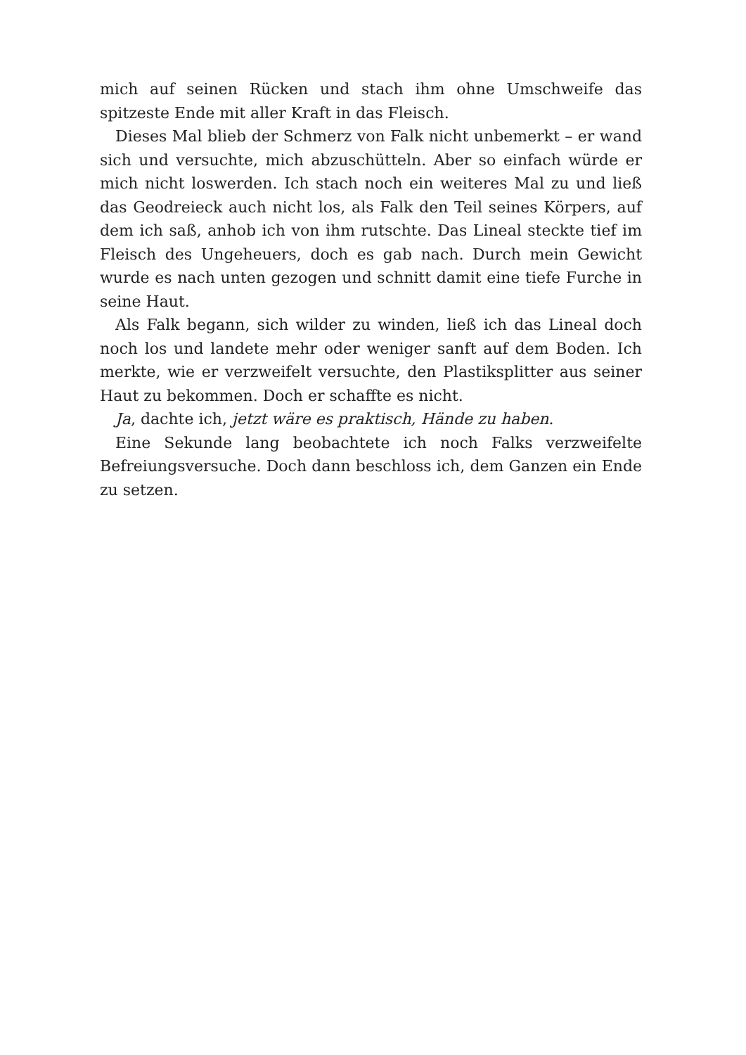mich auf seinen Rücken und stach ihm ohne Umschweife das spitzeste Ende mit aller Kraft in das Fleisch.
Dieses Mal blieb der Schmerz von Falk nicht unbemerkt – er wand sich und versuchte, mich abzuschütteln. Aber so einfach würde er mich nicht loswerden. Ich stach noch ein weiteres Mal zu und ließ das Geodreieck auch nicht los, als Falk den Teil seines Körpers, auf dem ich saß, anhob ich von ihm rutschte. Das Lineal steckte tief im Fleisch des Ungeheuers, doch es gab nach. Durch mein Gewicht wurde es nach unten gezogen und schnitt damit eine tiefe Furche in seine Haut.
Als Falk begann, sich wilder zu winden, ließ ich das Lineal doch noch los und landete mehr oder weniger sanft auf dem Boden. Ich merkte, wie er verzweifelt versuchte, den Plastiksplitter aus seiner Haut zu bekommen. Doch er schaffte es nicht.
Ja, dachte ich, jetzt wäre es praktisch, Hände zu haben.
Eine Sekunde lang beobachtete ich noch Falks verzweifelte Befreiungsversuche. Doch dann beschloss ich, dem Ganzen ein Ende zu setzen.